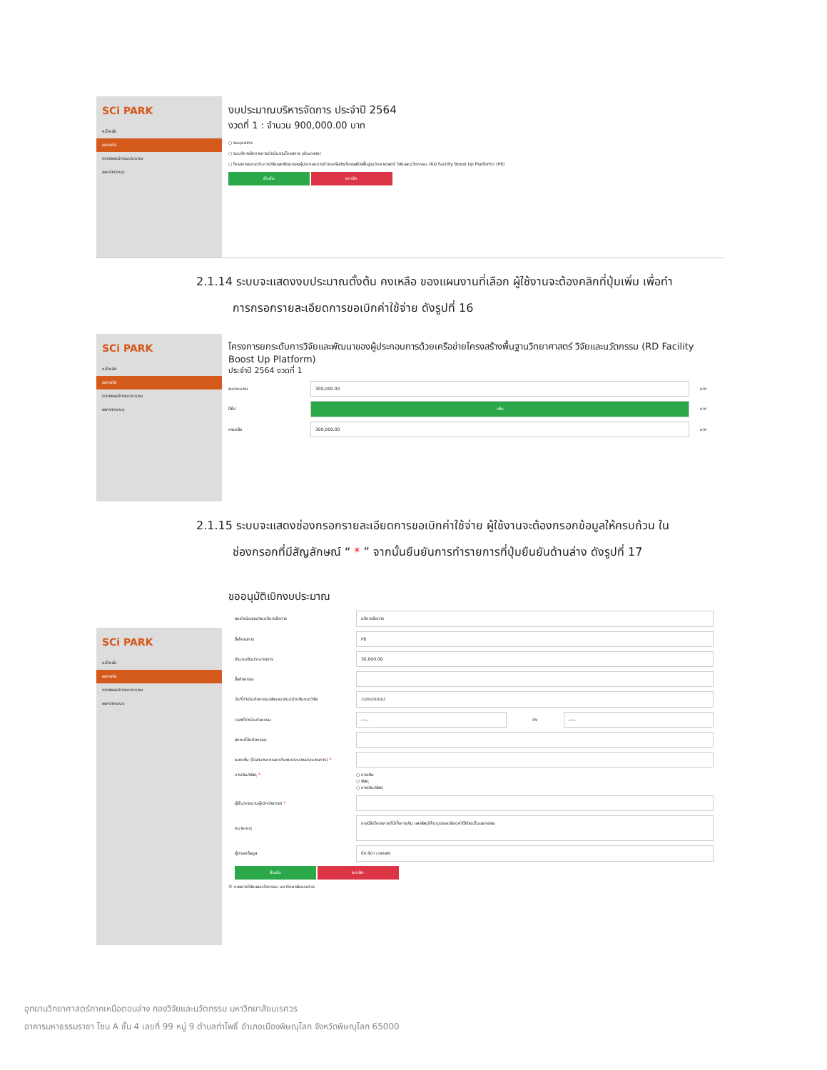SCi PARK
หน้าหลัก
ออกรหัส
ตารางขอเบิกงบประมาณ
ออกจากระบบ
งบประมาณบริหารจัดการ ประจำปี 2564
งวดที่ 1 : จำนวน 900,000.00 บาท
○ งบบุคลากร
○ งบบริหารจัดการการดำเนินงานโครงการ (ส่วนกลาง)
○ โครงการยกระดับการวิจัยและพัฒนาของผู้ประกอบการด้วยเครือข่ายโครงสร้างพื้นฐานวิทยาศาสตร์ วิจัยและนวัตกรรม (RD Facility Boost Up Platform) (P6)
ยืนยัน ยกเลิก
2.1.14 ระบบจะแสดงงบประมาณตั้งต้น คงเหลือ ของแผนงานที่เลือก ผู้ใช้งานจะต้องคลิกที่ปุ่มเพิ่ม เพื่อทำ
การกรอกรายละเอียดการขอเบิกค่าใช้จ่าย ดังรูปที่ 16
SCi PARK
หน้าหลัก
ออกรหัส
ตารางขอเบิกงบประมาณ
ออกจากระบบ
โครงการยกระดับการวิจัยและพัฒนาของผู้ประกอบการด้วยเครือข่ายโครงสร้างพื้นฐานวิทยาศาสตร์ วิจัยและนวัตกรรม (RD Facility Boost Up Platform)
ประจำปี 2564 งวดที่ 1
งบประมาณ 300,000.00 บาท
ใช้ไป เพิ่ม บาท
คงเหลือ 300,000.00 บาท
2.1.15 ระบบจะแสดงช่องกรอกรายละเอียดการขอเบิกค่าใช้จ่าย ผู้ใช้งานจะต้องกรอกข้อมูลให้ครบถ้วน ใน
ช่องกรอกที่มีสัญลักษณ์ “ * ” จากนั้นยืนยันการทำรายการที่ปุ่มยืนยันด้านล่าง ดังรูปที่ 17
ขออนุมัติเบิกงบประมาณ
งบดำเนินงาน/งบบริหารจัดการ บริหารจัดการ
ชื่อโครงการ P6
จำนวนเงินประมาณการ 30,000.00
ชื่อกิจกรรม
วันที่ดำเนินกิจกรรม/ส่งมอบงาน/เบิกเงินงวดวิจัย วว/ดด/ปปปป
เวลาที่ดำเนินกิจกรรม --:-- ถึง --:--
สถานที่จัดกิจกรรม
ยอดเงิน (ไม่สามารถกรอกเกินงบประมาณประมาณการ) *
การเงิน/พัสดุ * ○ การเงิน
○ พัสดุ
○ การเงิน/พัสดุ
ผู้ยืม/รายนามผู้เบิกจ่ายตรง *
หมายเหตุ กรณีจัดโครงการที่มีทั้งการเงิน และพัสดุให้ระบุรายละเอียดค่าใช้จ่ายเป็นแยกย่อย
ผู้กรอกข้อมูล ปิยะธิดา เวชกลาง
ยืนยัน ยกเลิก
© กองการวิจัยและนวัตกรรม มหาวิทยาลัยนเรศวร
SCi PARK
หน้าหลัก
ออกรหัส
ตารางขอเบิกงบประมาณ
ออกจากระบบ
อุทยานวิทยาศาสตร์ภาคเหนือตอนล่าง กองวิจัยและนวัตกรรม มหาวิทยาลัยนเรศวร
อาคารมหาธรรมราชา โซน A ชั้น 4 เลขที่ 99 หมู่ 9 ตำบลท่าโพธิ์ อำเภอเมืองพิษณุโลก จังหวัดพิษณุโลก 65000